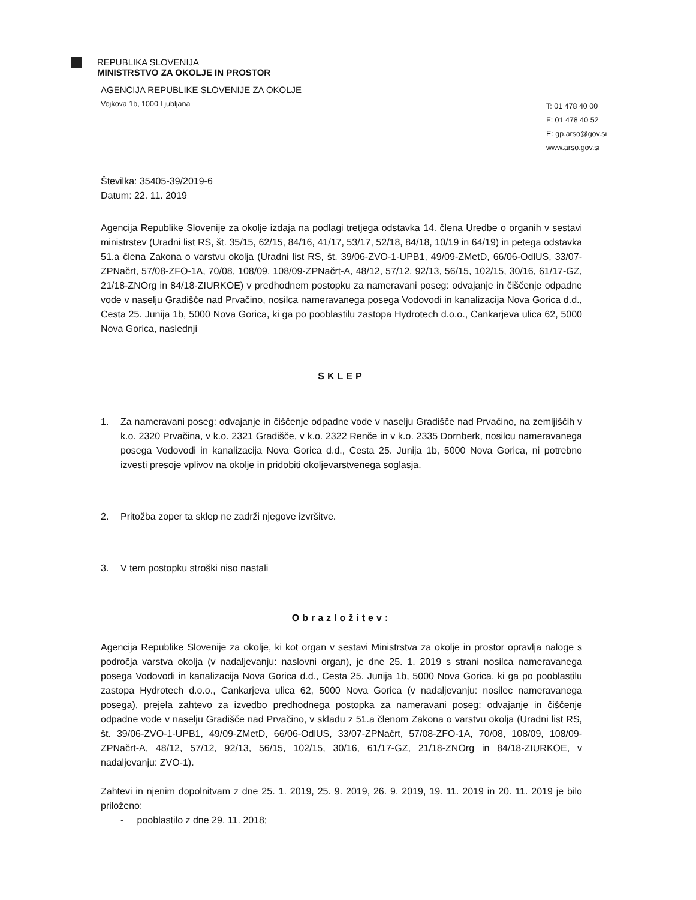REPUBLIKA SLOVENIJA
MINISTRSTVO ZA OKOLJE IN PROSTOR
AGENCIJA REPUBLIKE SLOVENIJE ZA OKOLJE
Vojkova 1b, 1000 Ljubljana
T: 01 478 40 00
F: 01 478 40 52
E: gp.arso@gov.si
www.arso.gov.si
Številka: 35405-39/2019-6
Datum: 22. 11. 2019
Agencija Republike Slovenije za okolje izdaja na podlagi tretjega odstavka 14. člena Uredbe o organih v sestavi ministrstev (Uradni list RS, št. 35/15, 62/15, 84/16, 41/17, 53/17, 52/18, 84/18, 10/19 in 64/19) in petega odstavka 51.a člena Zakona o varstvu okolja (Uradni list RS, št. 39/06-ZVO-1-UPB1, 49/09-ZMetD, 66/06-OdlUS, 33/07-ZPNačrt, 57/08-ZFO-1A, 70/08, 108/09, 108/09-ZPNačrt-A, 48/12, 57/12, 92/13, 56/15, 102/15, 30/16, 61/17-GZ, 21/18-ZNOrg in 84/18-ZIURKOE) v predhodnem postopku za nameravani poseg: odvajanje in čiščenje odpadne vode v naselju Gradišče nad Prvačino, nosilca nameravanega posega Vodovodi in kanalizacija Nova Gorica d.d., Cesta 25. Junija 1b, 5000 Nova Gorica, ki ga po pooblastilu zastopa Hydrotech d.o.o., Cankarjeva ulica 62, 5000 Nova Gorica, naslednji
SKLEP
1. Za nameravani poseg: odvajanje in čiščenje odpadne vode v naselju Gradišče nad Prvačino, na zemljiščih v k.o. 2320 Prvačina, v k.o. 2321 Gradišče, v k.o. 2322 Renče in v k.o. 2335 Dornberk, nosilcu nameravanega posega Vodovodi in kanalizacija Nova Gorica d.d., Cesta 25. Junija 1b, 5000 Nova Gorica, ni potrebno izvesti presoje vplivov na okolje in pridobiti okoljevarstvenega soglasja.
2. Pritožba zoper ta sklep ne zadrži njegove izvršitve.
3. V tem postopku stroški niso nastali
Obrazložitev:
Agencija Republike Slovenije za okolje, ki kot organ v sestavi Ministrstva za okolje in prostor opravlja naloge s področja varstva okolja (v nadaljevanju: naslovni organ), je dne 25. 1. 2019 s strani nosilca nameravanega posega Vodovodi in kanalizacija Nova Gorica d.d., Cesta 25. Junija 1b, 5000 Nova Gorica, ki ga po pooblastilu zastopa Hydrotech d.o.o., Cankarjeva ulica 62, 5000 Nova Gorica (v nadaljevanju: nosilec nameravanega posega), prejela zahtevo za izvedbo predhodnega postopka za nameravani poseg: odvajanje in čiščenje odpadne vode v naselju Gradišče nad Prvačino, v skladu z 51.a členom Zakona o varstvu okolja (Uradni list RS, št. 39/06-ZVO-1-UPB1, 49/09-ZMetD, 66/06-OdlUS, 33/07-ZPNačrt, 57/08-ZFO-1A, 70/08, 108/09, 108/09-ZPNačrt-A, 48/12, 57/12, 92/13, 56/15, 102/15, 30/16, 61/17-GZ, 21/18-ZNOrg in 84/18-ZIURKOE, v nadaljevanju: ZVO-1).
Zahtevi in njenim dopolnitvam z dne 25. 1. 2019, 25. 9. 2019, 26. 9. 2019, 19. 11. 2019 in 20. 11. 2019 je bilo priloženo:
- pooblastilo z dne 29. 11. 2018;